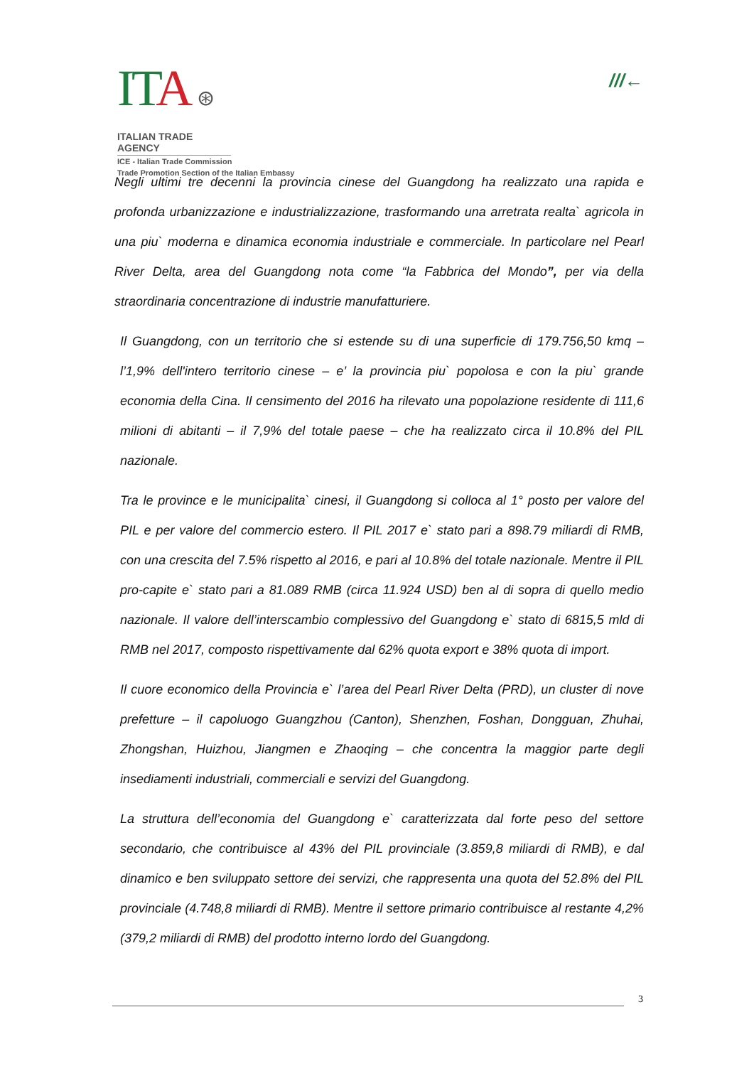ITA ⊛
ITALIAN TRADE AGENCY
ICE - Italian Trade Commission
Trade Promotion Section of the Italian Embassy
///←
Negli ultimi tre decenni la provincia cinese del Guangdong ha realizzato una rapida e profonda urbanizzazione e industrializzazione, trasformando una arretrata realta` agricola in una piu` moderna e dinamica economia industriale e commerciale. In particolare nel Pearl River Delta, area del Guangdong nota come “la Fabbrica del Mondo”, per via della straordinaria concentrazione di industrie manufatturiere.
Il Guangdong, con un territorio che si estende su di una superficie di 179.756,50 kmq – l’1,9% dell'intero territorio cinese – e’ la provincia piu` popolosa e con la piu` grande economia della Cina. Il censimento del 2016 ha rilevato una popolazione residente di 111,6 milioni di abitanti – il 7,9% del totale paese – che ha realizzato circa il 10.8% del PIL nazionale.
Tra le province e le municipalita` cinesi, il Guangdong si colloca al 1° posto per valore del PIL e per valore del commercio estero. Il PIL 2017 e` stato pari a 898.79 miliardi di RMB, con una crescita del 7.5% rispetto al 2016, e pari al 10.8% del totale nazionale. Mentre il PIL pro-capite e` stato pari a 81.089 RMB (circa 11.924 USD) ben al di sopra di quello medio nazionale. Il valore dell’interscambio complessivo del Guangdong e` stato di 6815,5 mld di RMB nel 2017, composto rispettivamente dal 62% quota export e 38% quota di import.
Il cuore economico della Provincia e` l’area del Pearl River Delta (PRD), un cluster di nove prefetture – il capoluogo Guangzhou (Canton), Shenzhen, Foshan, Dongguan, Zhuhai, Zhongshan, Huizhou, Jiangmen e Zhaoqing – che concentra la maggior parte degli insediamenti industriali, commerciali e servizi del Guangdong.
La struttura dell’economia del Guangdong e` caratterizzata dal forte peso del settore secondario, che contribuisce al 43% del PIL provinciale (3.859,8 miliardi di RMB), e dal dinamico e ben sviluppato settore dei servizi, che rappresenta una quota del 52.8% del PIL provinciale (4.748,8 miliardi di RMB). Mentre il settore primario contribuisce al restante 4,2% (379,2 miliardi di RMB) del prodotto interno lordo del Guangdong.
3